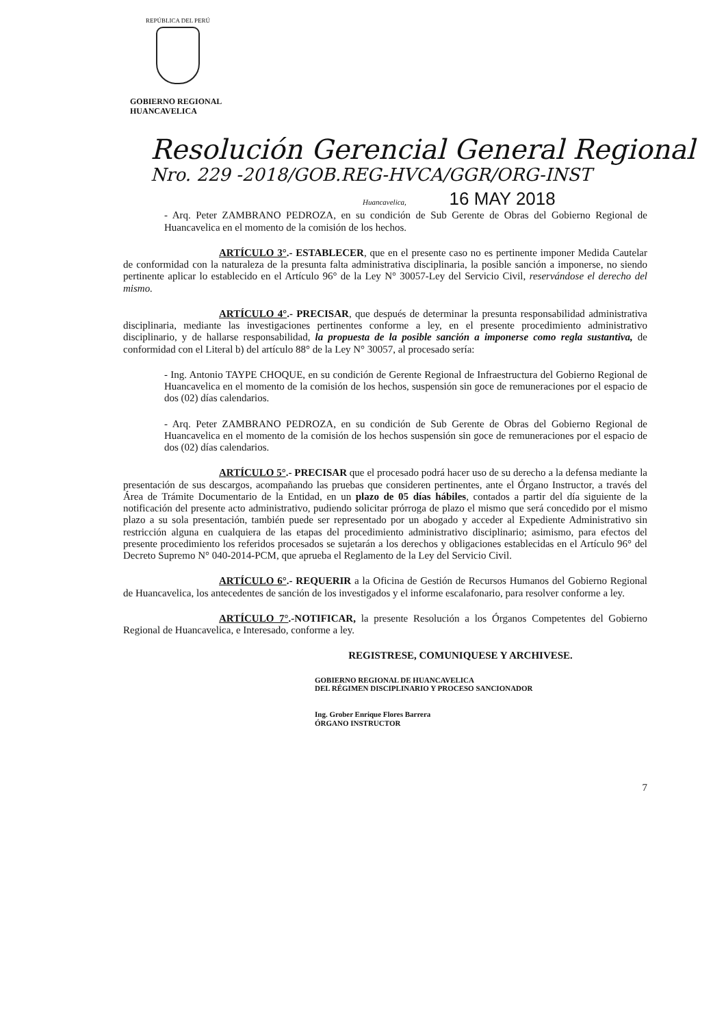REPÚBLICA DEL PERÚ
GOBIERNO REGIONAL
HUANCAVELICA
Resolución Gerencial General Regional
Nro. 229 -2018/GOB.REG-HVCA/GGR/ORG-INST
Huancavelica, 16 MAY 2018
- Arq. Peter ZAMBRANO PEDROZA, en su condición de Sub Gerente de Obras del Gobierno Regional de Huancavelica en el momento de la comisión de los hechos.
ARTÍCULO 3°.- ESTABLECER, que en el presente caso no es pertinente imponer Medida Cautelar de conformidad con la naturaleza de la presunta falta administrativa disciplinaria, la posible sanción a imponerse, no siendo pertinente aplicar lo establecido en el Artículo 96° de la Ley N° 30057-Ley del Servicio Civil, reservándose el derecho del mismo.
ARTÍCULO 4°.- PRECISAR, que después de determinar la presunta responsabilidad administrativa disciplinaria, mediante las investigaciones pertinentes conforme a ley, en el presente procedimiento administrativo disciplinario, y de hallarse responsabilidad, la propuesta de la posible sanción a imponerse como regla sustantiva, de conformidad con el Literal b) del artículo 88° de la Ley N° 30057, al procesado sería:
- Ing. Antonio TAYPE CHOQUE, en su condición de Gerente Regional de Infraestructura del Gobierno Regional de Huancavelica en el momento de la comisión de los hechos, suspensión sin goce de remuneraciones por el espacio de dos (02) días calendarios.
- Arq. Peter ZAMBRANO PEDROZA, en su condición de Sub Gerente de Obras del Gobierno Regional de Huancavelica en el momento de la comisión de los hechos suspensión sin goce de remuneraciones por el espacio de dos (02) días calendarios.
ARTÍCULO 5°.- PRECISAR que el procesado podrá hacer uso de su derecho a la defensa mediante la presentación de sus descargos, acompañando las pruebas que consideren pertinentes, ante el Órgano Instructor, a través del Área de Trámite Documentario de la Entidad, en un plazo de 05 días hábiles, contados a partir del día siguiente de la notificación del presente acto administrativo, pudiendo solicitar prórroga de plazo el mismo que será concedido por el mismo plazo a su sola presentación, también puede ser representado por un abogado y acceder al Expediente Administrativo sin restricción alguna en cualquiera de las etapas del procedimiento administrativo disciplinario; asimismo, para efectos del presente procedimiento los referidos procesados se sujetarán a los derechos y obligaciones establecidas en el Artículo 96° del Decreto Supremo N° 040-2014-PCM, que aprueba el Reglamento de la Ley del Servicio Civil.
ARTÍCULO 6°.- REQUERIR a la Oficina de Gestión de Recursos Humanos del Gobierno Regional de Huancavelica, los antecedentes de sanción de los investigados y el informe escalafonario, para resolver conforme a ley.
ARTÍCULO 7°.-NOTIFICAR, la presente Resolución a los Órganos Competentes del Gobierno Regional de Huancavelica, e Interesado, conforme a ley.
REGISTRESE, COMUNIQUESE Y ARCHIVESE.
GOBIERNO REGIONAL DE HUANCAVELICA
DEL RÉGIMEN DISCIPLINARIO Y PROCESO SANCIONADOR
Ing. Grober Enrique Flores Barrera
ÓRGANO INSTRUCTOR
7